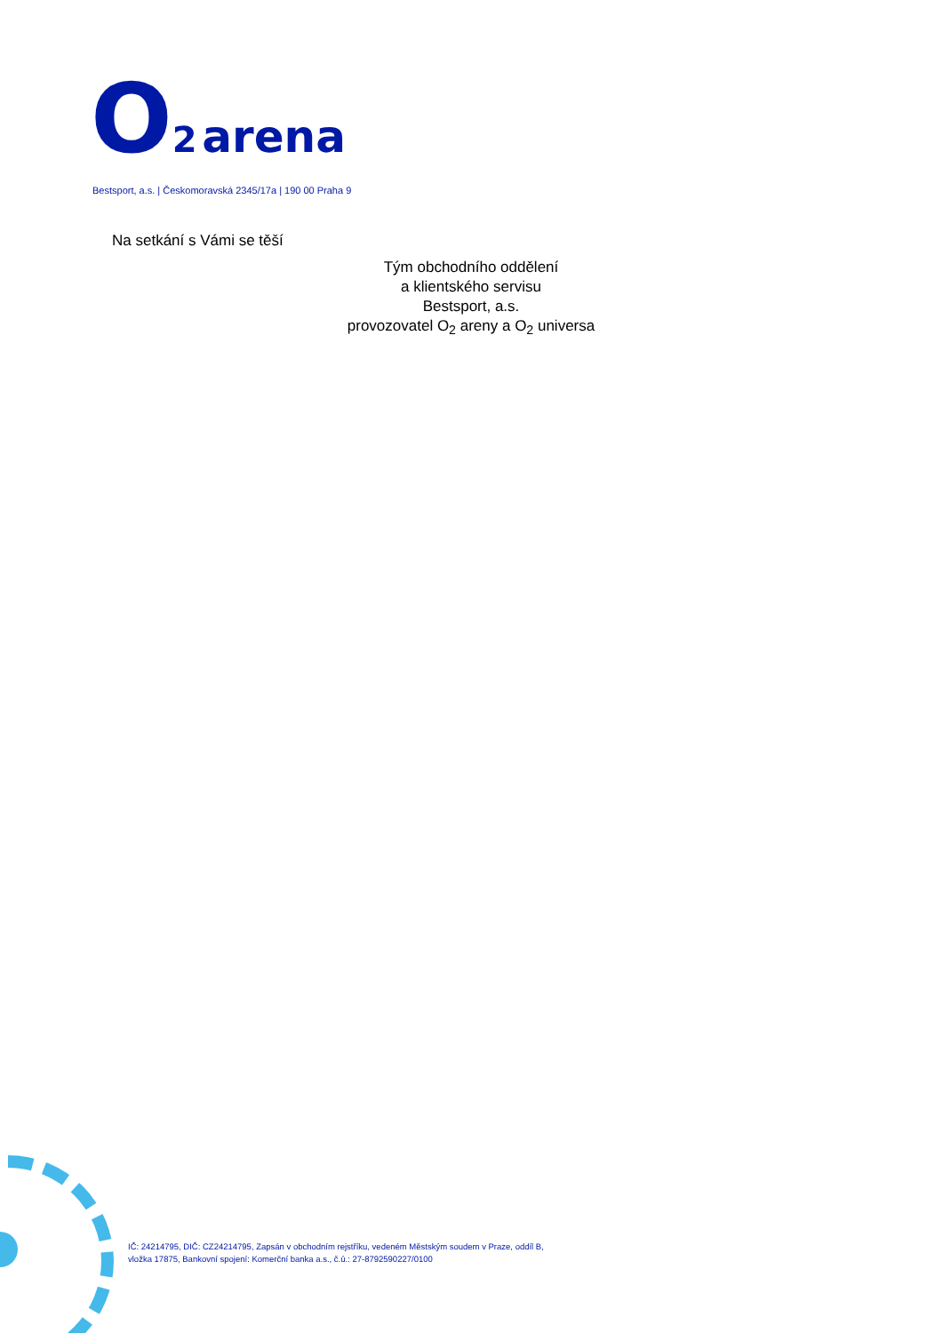O 2 arena
Bestsport, a.s. | Českomoravská 2345/17a | 190 00 Praha 9
Na setkání s Vámi se těší
Tým obchodního oddělení
a klientského servisu
Bestsport, a.s.
provozovatel O<sub>2</sub> areny a O<sub>2</sub> universa
IČ: 24214795, DIČ: CZ24214795, Zapsán v obchodním rejstříku, vedeném Městským soudem v Praze, oddíl B,
vložka 17875, Bankovní spojení: Komerční banka a.s., č.ú.: 27-8792590227/0100